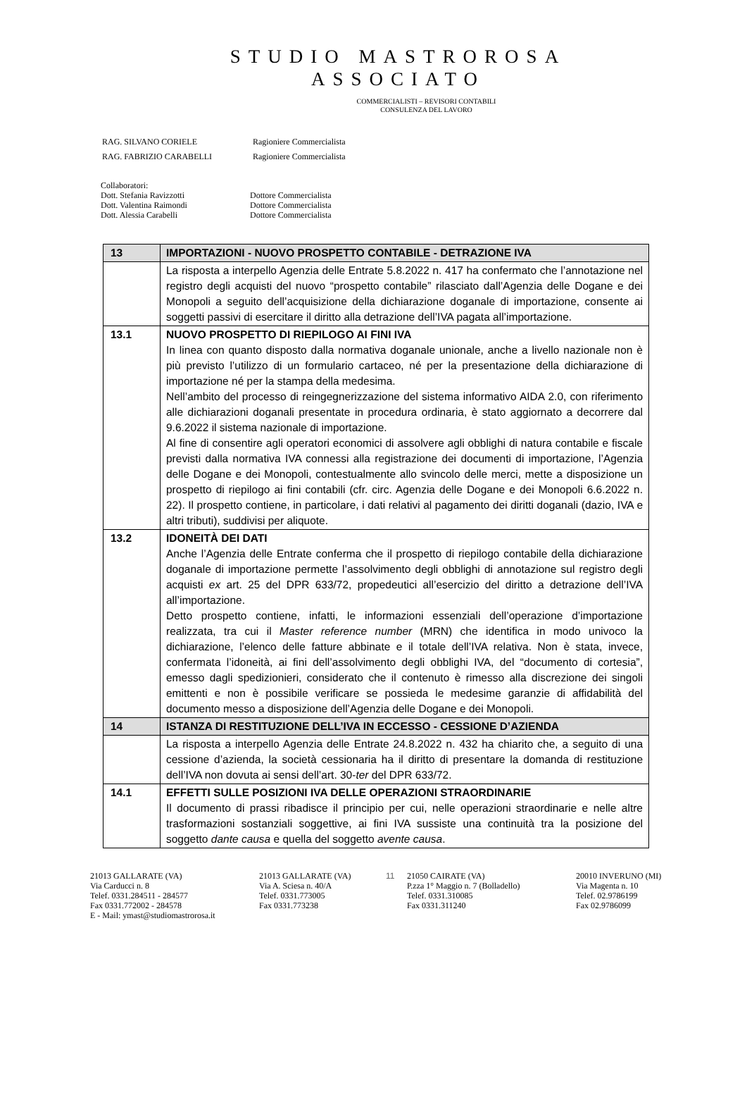STUDIO MASTROROSA
ASSOCIATO
COMMERCIALISTI – REVISORI CONTABILI
CONSULENZA DEL LAVORO
| RAG. SILVANO CORIELE | Ragioniere Commercialista |
| RAG. FABRIZIO CARABELLI | Ragioniere Commercialista |
Collaboratori:
Dott. Stefania Ravizzotti Dottore Commercialista
Dott. Valentina Raimondi Dottore Commercialista
Dott. Alessia Carabelli Dottore Commercialista
| 13 | IMPORTAZIONI - NUOVO PROSPETTO CONTABILE - DETRAZIONE IVA |
| | La risposta a interpello Agenzia delle Entrate 5.8.2022 n. 417 ha confermato che l’annotazione nel registro degli acquisti del nuovo “prospetto contabile” rilasciato dall’Agenzia delle Dogane e dei Monopoli a seguito dell’acquisizione della dichiarazione doganale di importazione, consente ai soggetti passivi di esercitare il diritto alla detrazione dell’IVA pagata all’importazione. |
| 13.1 | NUOVO PROSPETTO DI RIEPILOGO AI FINI IVA In linea con quanto disposto dalla normativa doganale unionale, anche a livello nazionale non è più previsto l’utilizzo di un formulario cartaceo, né per la presentazione della dichiarazione di importazione né per la stampa della medesima. Nell’ambito del processo di reingegnerizzazione del sistema informativo AIDA 2.0, con riferimento alle dichiarazioni doganali presentate in procedura ordinaria, è stato aggiornato a decorrere dal 9.6.2022 il sistema nazionale di importazione. Al fine di consentire agli operatori economici di assolvere agli obblighi di natura contabile e fiscale previsti dalla normativa IVA connessi alla registrazione dei documenti di importazione, l’Agenzia delle Dogane e dei Monopoli, contestualmente allo svincolo delle merci, mette a disposizione un prospetto di riepilogo ai fini contabili (cfr. circ. Agenzia delle Dogane e dei Monopoli 6.6.2022 n. 22). Il prospetto contiene, in particolare, i dati relativi al pagamento dei diritti doganali (dazio, IVA e altri tributi), suddivisi per aliquote. |
| 13.2 | IDONEITÀ DEI DATI Anche l’Agenzia delle Entrate conferma che il prospetto di riepilogo contabile della dichiarazione doganale di importazione permette l’assolvimento degli obblighi di annotazione sul registro degli acquisti ex art. 25 del DPR 633/72, propedeutici all’esercizio del diritto a detrazione dell’IVA all’importazione. Detto prospetto contiene, infatti, le informazioni essenziali dell’operazione d’importazione realizzata, tra cui il Master reference number (MRN) che identifica in modo univoco la dichiarazione, l’elenco delle fatture abbinate e il totale dell’IVA relativa. Non è stata, invece, confermata l’idoneità, ai fini dell’assolvimento degli obblighi IVA, del “documento di cortesia”, emesso dagli spedizionieri, considerato che il contenuto è rimesso alla discrezione dei singoli emittenti e non è possibile verificare se possieda le medesime garanzie di affidabilità del documento messo a disposizione dell’Agenzia delle Dogane e dei Monopoli. |
| 14 | ISTANZA DI RESTITUZIONE DELL’IVA IN ECCESSO - CESSIONE D’AZIENDA |
| | La risposta a interpello Agenzia delle Entrate 24.8.2022 n. 432 ha chiarito che, a seguito di una cessione d’azienda, la società cessionaria ha il diritto di presentare la domanda di restituzione dell’IVA non dovuta ai sensi dell’art. 30- ter del DPR 633/72. |
| 14.1 | EFFETTI SULLE POSIZIONI IVA DELLE OPERAZIONI STRAORDINARIE Il documento di prassi ribadisce il principio per cui, nelle operazioni straordinarie e nelle altre trasformazioni sostanziali soggettive, ai fini IVA sussiste una continuità tra la posizione del soggetto dante causa e quella del soggetto avente causa . |
21013 GALLARATE (VA)
Via Carducci n. 8
Telef. 0331.284511 - 284577
Fax 0331.772002 - 284578
E - Mail: ymast@studiomastrorosa.it
21013 GALLARATE (VA)
Via A. Sciesa n. 40/A
Telef. 0331.773005
Fax 0331.773238
11 21050 CAIRATE (VA)
P.zza 1° Maggio n. 7 (Bolladello)
Telef. 0331.310085
Fax 0331.311240
20010 INVERUNO (MI)
Via Magenta n. 10
Telef. 02.9786199
Fax 02.9786099